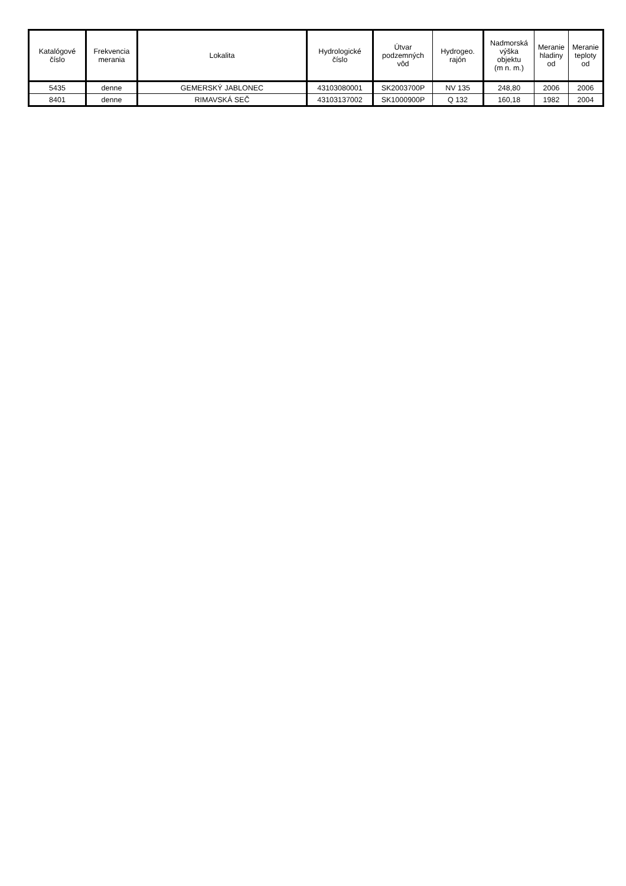| Katalógové číslo | Frekvencia merania | Lokalita | Hydrologické číslo | Útvar podzemných vôd | Hydrogeo. rajón | Nadmorská výška objektu (m n. m.) | Meranie hladiny od | Meranie teploty od |
| --- | --- | --- | --- | --- | --- | --- | --- | --- |
| 5435 | denne | GEMERSKÝ JABLONEC | 43103080001 | SK2003700P | NV 135 | 248,80 | 2006 | 2006 |
| 8401 | denne | RIMAVSKÁ SEČ | 43103137002 | SK1000900P | Q 132 | 160,18 | 1982 | 2004 |